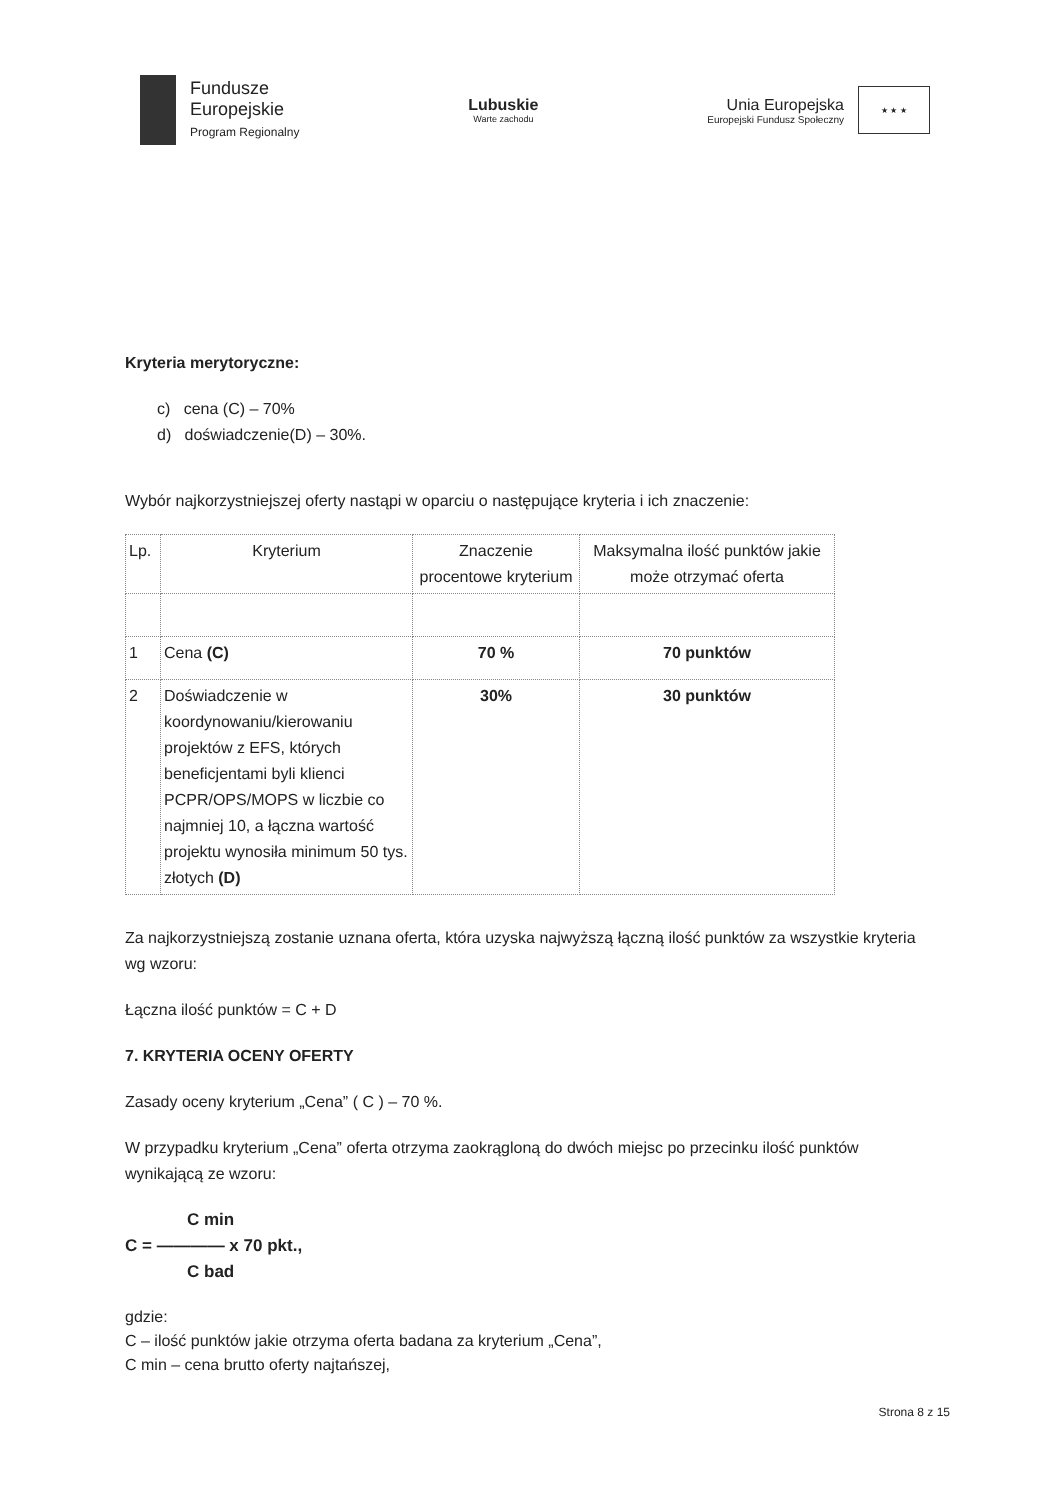Fundusze
Europejskie
Program Regionalny
Lubuskie
Warte zachodu
Unia Europejska
Europejski Fundusz Społeczny
★ ★ ★
Kryteria merytoryczne:
c) cena (C) – 70%
d) doświadczenie(D) – 30%.
Wybór najkorzystniejszej oferty nastąpi w oparciu o następujące kryteria i ich znaczenie:
| Lp. | Kryterium | Znaczenie procentowe kryterium | Maksymalna ilość punktów jakie może otrzymać oferta |
| --- | --- | --- | --- |
| 1 | Cena (C) | 70 % | 70 punktów |
| 2 | Doświadczenie w koordynowaniu/kierowaniu projektów z EFS, których beneficjentami byli klienci PCPR/OPS/MOPS w liczbie co najmniej 10, a łączna wartość projektu wynosiła minimum 50 tys. złotych (D) | 30% | 30 punktów |
Za najkorzystniejszą zostanie uznana oferta, która uzyska najwyższą łączną ilość punktów za wszystkie kryteria wg wzoru:
Łączna ilość punktów = C + D
7. KRYTERIA OCENY OFERTY
Zasady oceny kryterium „Cena” ( C ) – 70 %.
W przypadku kryterium „Cena” oferta otrzyma zaokrągloną do dwóch miejsc po przecinku ilość punktów wynikającą ze wzoru:
C min
C = ———— x 70 pkt.,
C bad
gdzie:
C – ilość punktów jakie otrzyma oferta badana za kryterium „Cena”,
C min – cena brutto oferty najtańszej,
Strona 8 z 15